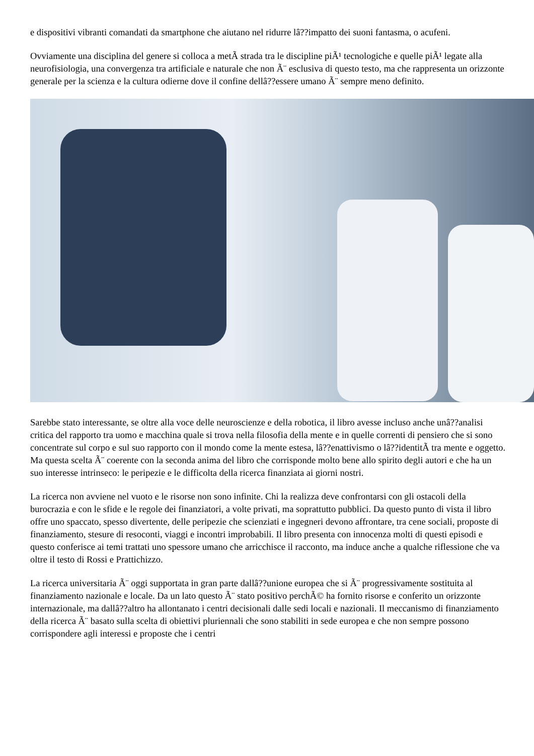e dispositivi vibranti comandati da smartphone che aiutano nel ridurre lâ??impatto dei suoni fantasma, o acufeni.
Ovviamente una disciplina del genere si colloca a metÃ strada tra le discipline piÃ¹ tecnologiche e quelle piÃ¹ legate alla neurofisiologia, una convergenza tra artificiale e naturale che non Ã¨ esclusiva di questo testo, ma che rappresenta un orizzonte generale per la scienza e la cultura odierne dove il confine dellâ??essere umano Ã¨ sempre meno definito.
Sarebbe stato interessante, se oltre alla voce delle neuroscienze e della robotica, il libro avesse incluso anche unâ??analisi critica del rapporto tra uomo e macchina quale si trova nella filosofia della mente e in quelle correnti di pensiero che si sono concentrate sul corpo e sul suo rapporto con il mondo come la mente estesa, lâ??enattivismo o lâ??identitÃ tra mente e oggetto. Ma questa scelta Ã¨ coerente con la seconda anima del libro che corrisponde molto bene allo spirito degli autori e che ha un suo interesse intrinseco: le peripezie e le difficolta della ricerca finanziata ai giorni nostri.
La ricerca non avviene nel vuoto e le risorse non sono infinite. Chi la realizza deve confrontarsi con gli ostacoli della burocrazia e con le sfide e le regole dei finanziatori, a volte privati, ma soprattutto pubblici. Da questo punto di vista il libro offre uno spaccato, spesso divertente, delle peripezie che scienziati e ingegneri devono affrontare, tra cene sociali, proposte di finanziamento, stesure di resoconti, viaggi e incontri improbabili. Il libro presenta con innocenza molti di questi episodi e questo conferisce ai temi trattati uno spessore umano che arricchisce il racconto, ma induce anche a qualche riflessione che va oltre il testo di Rossi e Prattichizzo.
La ricerca universitaria Ã¨ oggi supportata in gran parte dallâ??unione europea che si Ã¨ progressivamente sostituita al finanziamento nazionale e locale. Da un lato questo Ã¨ stato positivo perchÃ© ha fornito risorse e conferito un orizzonte internazionale, ma dallâ??altro ha allontanato i centri decisionali dalle sedi locali e nazionali. Il meccanismo di finanziamento della ricerca Ã¨ basato sulla scelta di obiettivi pluriennali che sono stabiliti in sede europea e che non sempre possono corrispondere agli interessi e proposte che i centri